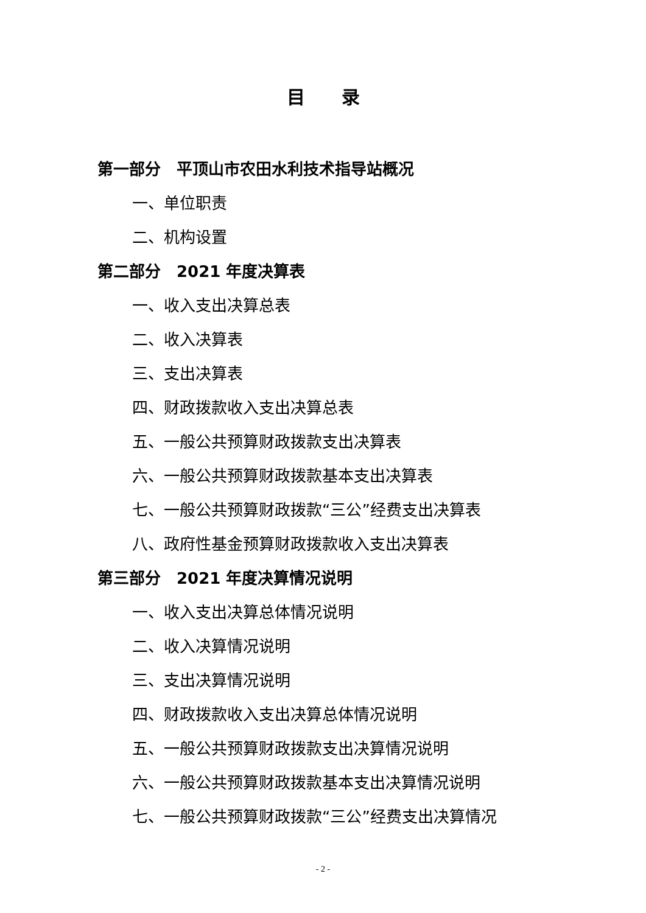目录
第一部分　平顶山市农田水利技术指导站概况
一、单位职责
二、机构设置
第二部分　2021 年度决算表
一、收入支出决算总表
二、收入决算表
三、支出决算表
四、财政拨款收入支出决算总表
五、一般公共预算财政拨款支出决算表
六、一般公共预算财政拨款基本支出决算表
七、一般公共预算财政拨款“三公”经费支出决算表
八、政府性基金预算财政拨款收入支出决算表
第三部分　2021 年度决算情况说明
一、收入支出决算总体情况说明
二、收入决算情况说明
三、支出决算情况说明
四、财政拨款收入支出决算总体情况说明
五、一般公共预算财政拨款支出决算情况说明
六、一般公共预算财政拨款基本支出决算情况说明
七、一般公共预算财政拨款“三公”经费支出决算情况
- 2 -